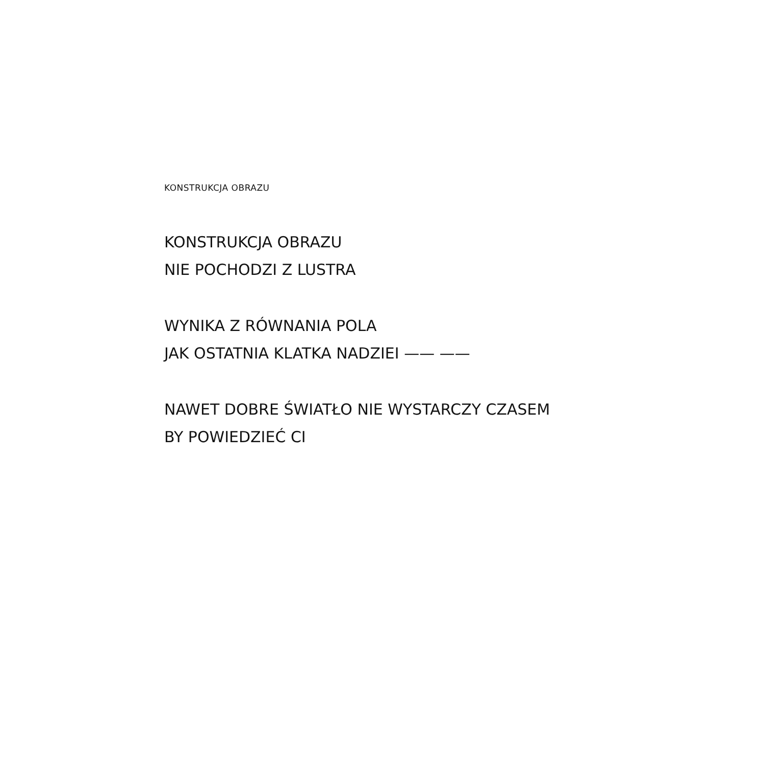KONSTRUKCJA OBRAZU
KONSTRUKCJA OBRAZU
NIE POCHODZI Z LUSTRA
WYNIKA Z RÓWNANIA POLA
JAK OSTATNIA KLATKA NADZIEI —— ——
NAWET DOBRE ŚWIATŁO NIE WYSTARCZY CZASEM
BY POWIEDZIEĆ CI